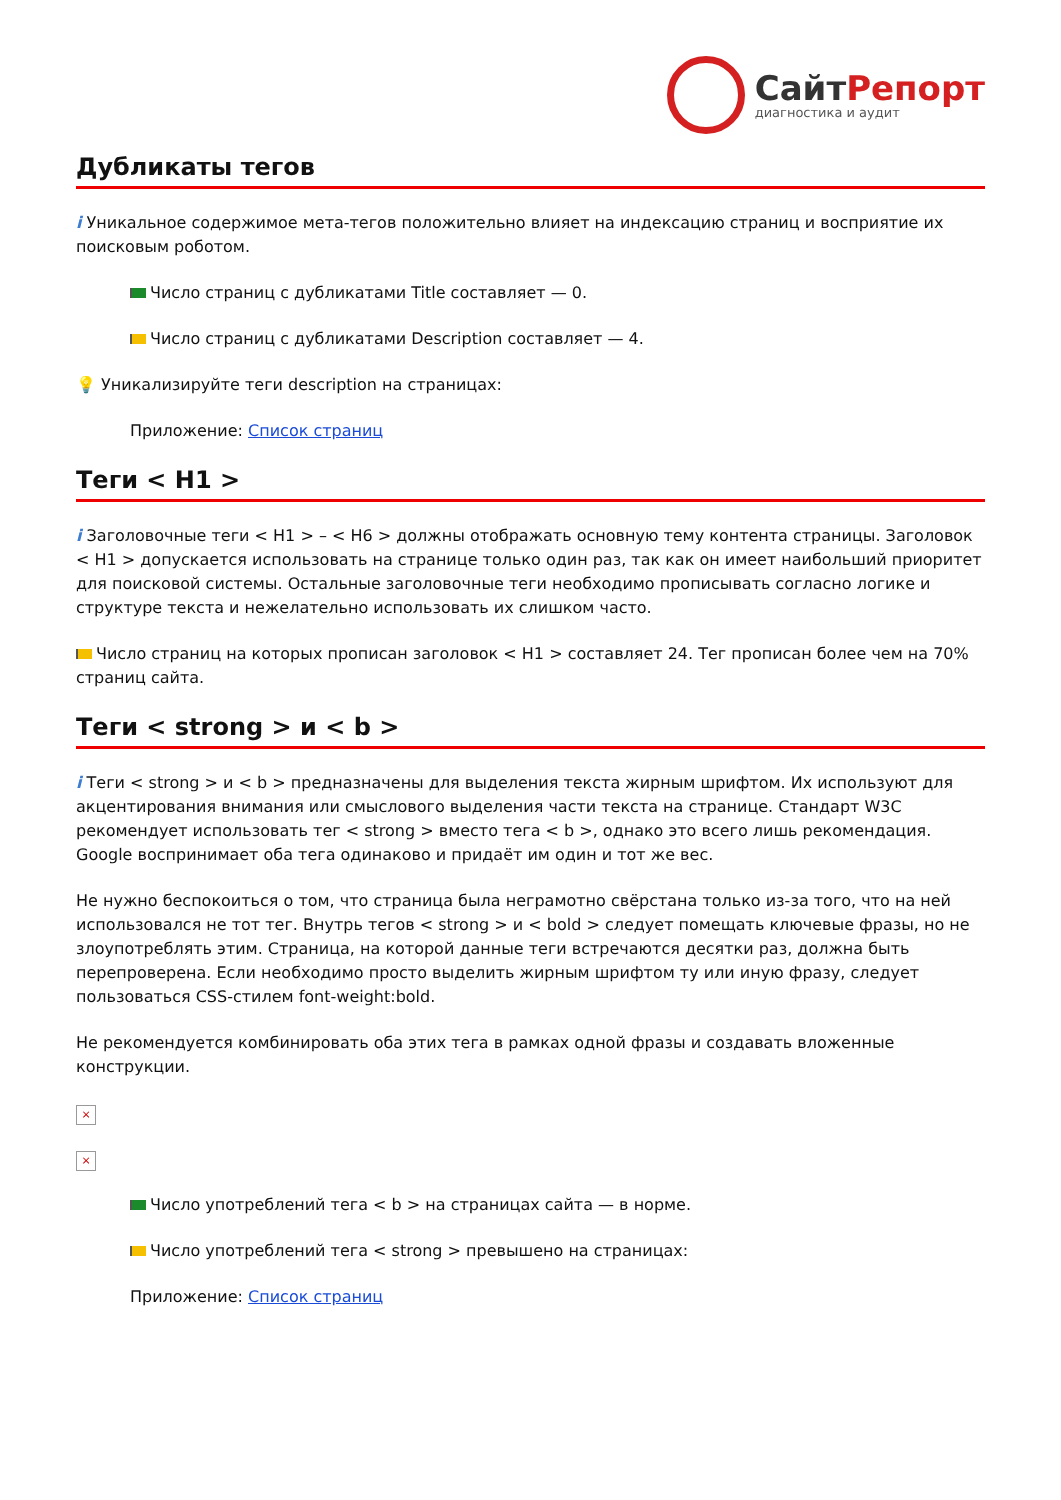СайтРепорт
диагностика и аудит
Дубликаты тегов
i Уникальное содержимое мета-тегов положительно влияет на индексацию страниц и восприятие их поисковым роботом.
Число страниц с дубликатами Title составляет — 0.
Число страниц с дубликатами Description составляет — 4.
💡 Уникализируйте теги description на страницах:
Приложение: Список страниц
Теги < H1 >
i Заголовочные теги < H1 > – < H6 > должны отображать основную тему контента страницы. Заголовок < H1 > допускается использовать на странице только один раз, так как он имеет наибольший приоритет для поисковой системы. Остальные заголовочные теги необходимо прописывать согласно логике и структуре текста и нежелательно использовать их слишком часто.
Число страниц на которых прописан заголовок < H1 > составляет 24. Тег прописан более чем на 70% страниц сайта.
Теги < strong > и < b >
i Теги < strong > и < b > предназначены для выделения текста жирным шрифтом. Их используют для акцентирования внимания или смыслового выделения части текста на странице. Стандарт W3C рекомендует использовать тег < strong > вместо тега < b >, однако это всего лишь рекомендация. Google воспринимает оба тега одинаково и придаёт им один и тот же вес.
Не нужно беспокоиться о том, что страница была неграмотно свёрстана только из-за того, что на ней использовался не тот тег. Внутрь тегов < strong > и < bold > следует помещать ключевые фразы, но не злоупотреблять этим. Страница, на которой данные теги встречаются десятки раз, должна быть перепроверена. Если необходимо просто выделить жирным шрифтом ту или иную фразу, следует пользоваться CSS-стилем font-weight:bold.
Не рекомендуется комбинировать оба этих тега в рамках одной фразы и создавать вложенные конструкции.
×
×
Число употреблений тега < b > на страницах сайта — в норме.
Число употреблений тега < strong > превышено на страницах:
Приложение: Список страниц